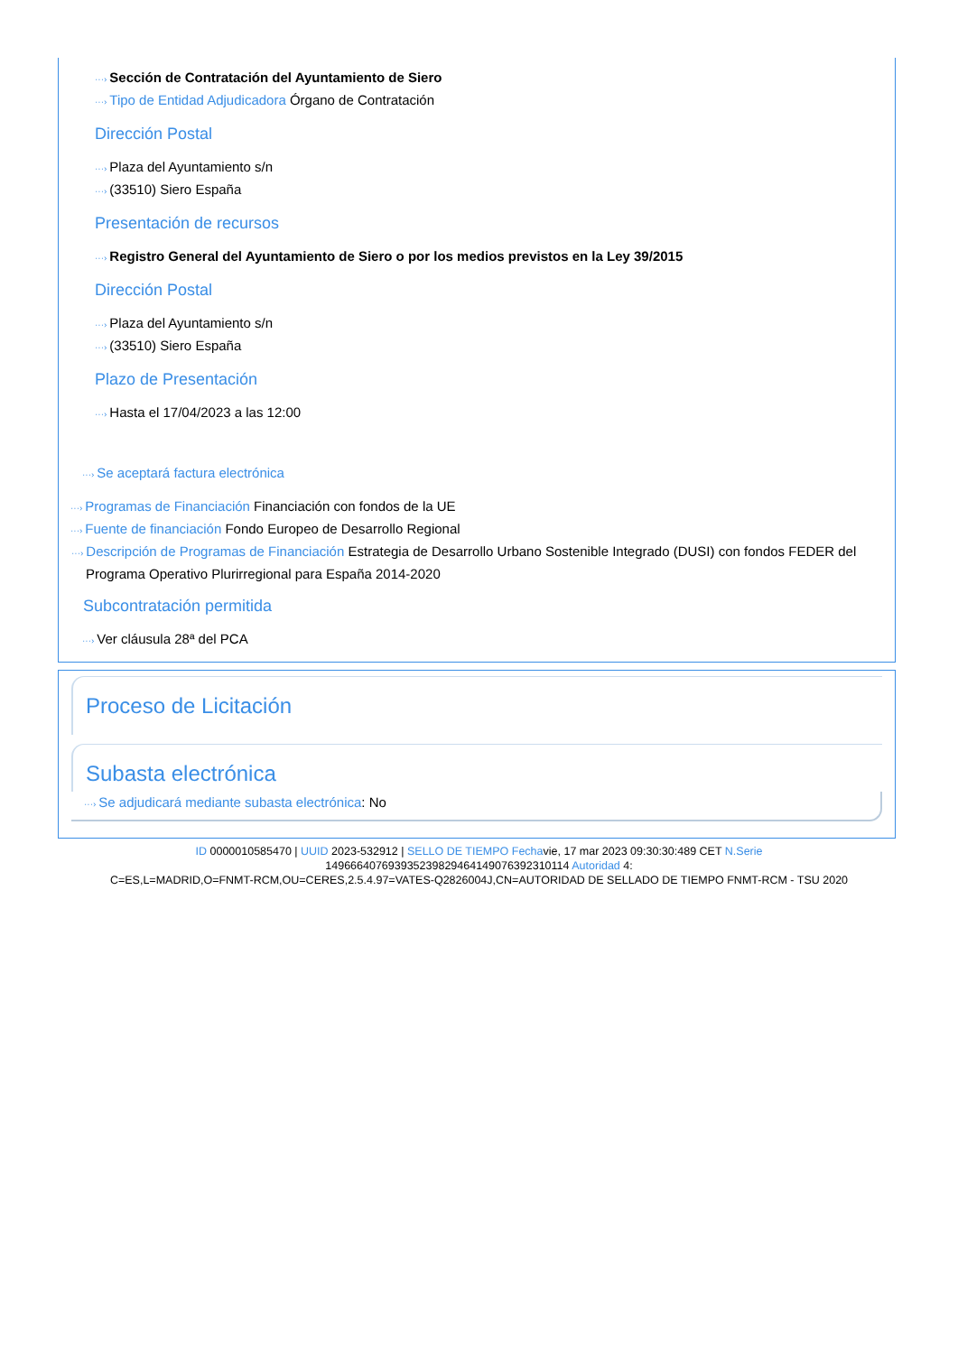···› Sección de Contratación del Ayuntamiento de Siero
···› Tipo de Entidad Adjudicadora Órgano de Contratación
Dirección Postal
···› Plaza del Ayuntamiento s/n
···› (33510) Siero España
Presentación de recursos
···› Registro General del Ayuntamiento de Siero o por los medios previstos en la Ley 39/2015
Dirección Postal
···› Plaza del Ayuntamiento s/n
···› (33510) Siero España
Plazo de Presentación
···› Hasta el 17/04/2023 a las 12:00
···› Se aceptará factura electrónica
···› Programas de Financiación Financiación con fondos de la UE
···› Fuente de financiación Fondo Europeo de Desarrollo Regional
···› Descripción de Programas de Financiación Estrategia de Desarrollo Urbano Sostenible Integrado (DUSI) con fondos FEDER del Programa Operativo Plurirregional para España 2014-2020
Subcontratación permitida
···› Ver cláusula 28ª del PCA
Proceso de Licitación
Subasta electrónica
···› Se adjudicará mediante subasta electrónica: No
ID 0000010585470 | UUID 2023-532912 | SELLO DE TIEMPO Fechavie, 17 mar 2023 09:30:30:489 CET N.Serie
149666407693935239829464149076392310114 Autoridad 4:
C=ES,L=MADRID,O=FNMT-RCM,OU=CERES,2.5.4.97=VATES-Q2826004J,CN=AUTORIDAD DE SELLADO DE TIEMPO FNMT-RCM - TSU 2020